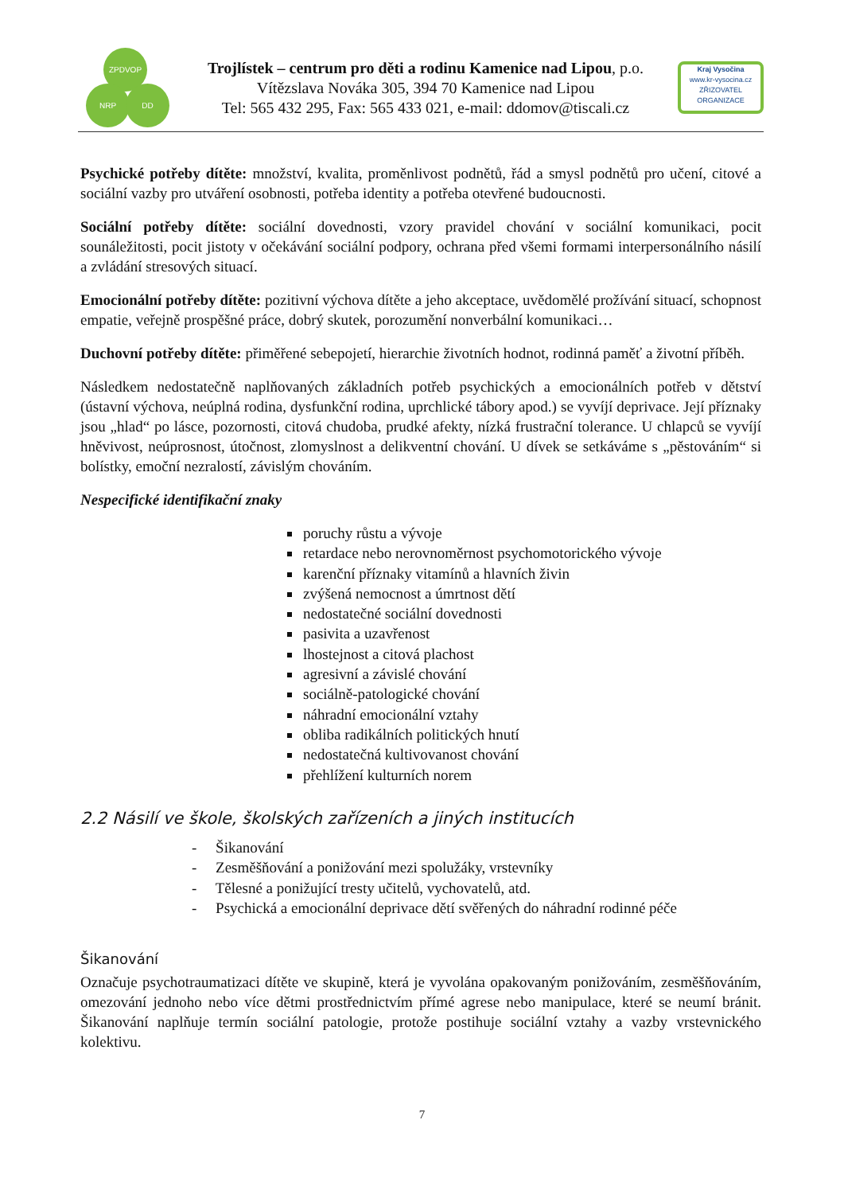ZPDVOP
NRP DD
Trojlístek – centrum pro děti a rodinu Kamenice nad Lipou, p.o.
Vítězslava Nováka 305, 394 70 Kamenice nad Lipou
Tel: 565 432 295, Fax: 565 433 021, e-mail: ddomov@tiscali.cz
Kraj Vysočina
www.kr-vysocina.cz
ZŘIZOVATEL ORGANIZACE
Psychické potřeby dítěte: množství, kvalita, proměnlivost podnětů, řád a smysl podnětů pro učení, citové a sociální vazby pro utváření osobnosti, potřeba identity a potřeba otevřené budoucnosti.
Sociální potřeby dítěte: sociální dovednosti, vzory pravidel chování v sociální komunikaci, pocit sounáležitosti, pocit jistoty v očekávání sociální podpory, ochrana před všemi formami interpersonálního násilí a zvládání stresových situací.
Emocionální potřeby dítěte: pozitivní výchova dítěte a jeho akceptace, uvědomělé prožívání situací, schopnost empatie, veřejně prospěšné práce, dobrý skutek, porozumění nonverbální komunikaci…
Duchovní potřeby dítěte: přiměřené sebepojetí, hierarchie životních hodnot, rodinná paměť a životní příběh.
Následkem nedostatečně naplňovaných základních potřeb psychických a emocionálních potřeb v dětství (ústavní výchova, neúplná rodina, dysfunkční rodina, uprchlické tábory apod.) se vyvíjí deprivace. Její příznaky jsou „hlad“ po lásce, pozornosti, citová chudoba, prudké afekty, nízká frustrační tolerance. U chlapců se vyvíjí hněvivost, neúprosnost, útočnost, zlomyslnost a delikventní chování. U dívek se setkáváme s „pěstováním“ si bolístky, emoční nezralostí, závislým chováním.
Nespecifické identifikační znaky
poruchy růstu a vývoje
retardace nebo nerovnoměrnost psychomotorického vývoje
karenční příznaky vitamínů a hlavních živin
zvýšená nemocnost a úmrtnost dětí
nedostatečné sociální dovednosti
pasivita a uzavřenost
lhostejnost a citová plachost
agresivní a závislé chování
sociálně-patologické chování
náhradní emocionální vztahy
obliba radikálních politických hnutí
nedostatečná kultivovanost chování
přehlížení kulturních norem
2.2 Násilí ve škole, školských zařízeních a jiných institucích
- Šikanování
- Zesměšňování a ponižování mezi spolužáky, vrstevníky
- Tělesné a ponižující tresty učitelů, vychovatelů, atd.
- Psychická a emocionální deprivace dětí svěřených do náhradní rodinné péče
Šikanování
Označuje psychotraumatizaci dítěte ve skupině, která je vyvolána opakovaným ponižováním, zesměšňováním, omezování jednoho nebo více dětmi prostřednictvím přímé agrese nebo manipulace, které se neumí bránit. Šikanování naplňuje termín sociální patologie, protože postihuje sociální vztahy a vazby vrstevnického kolektivu.
7